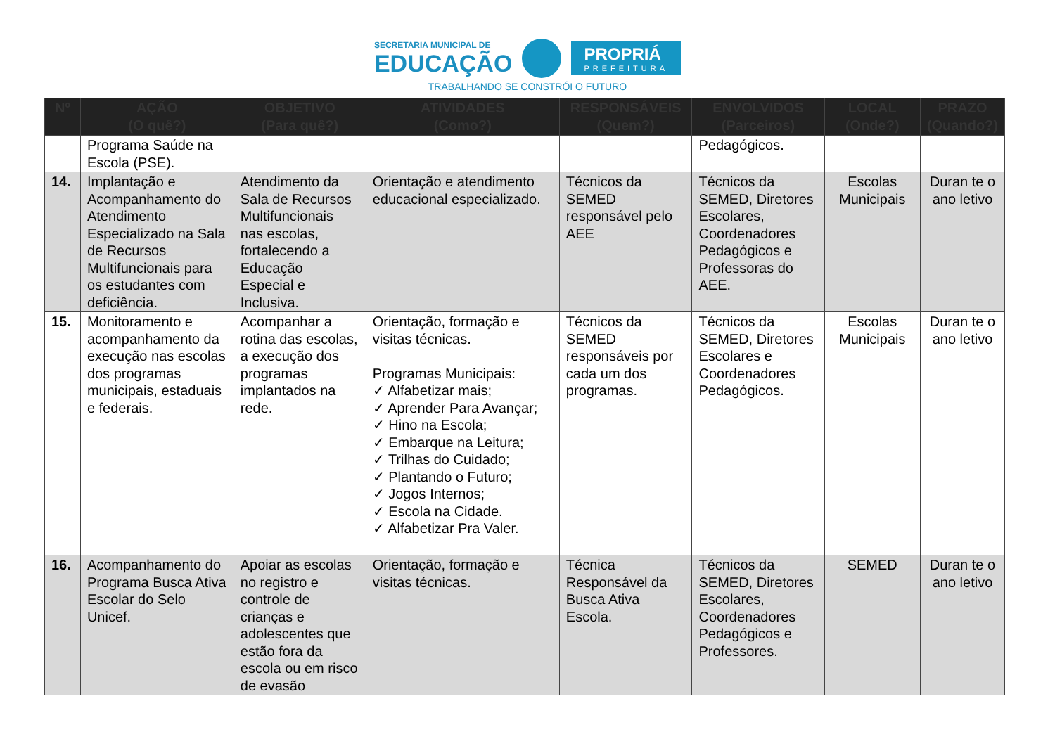SECRETARIA MUNICIPAL DE
EDUCAÇÃO
PROPRIÁ
PREFEITURA
TRABALHANDO SE CONSTRÓI O FUTURO
| Nº | AÇÃO (O quê?) | OBJETIVO (Para quê?) | ATIVIDADES (Como?) | RESPONSÁVEIS (Quem?) | ENVOLVIDOS (Parceiros) | LOCAL (Onde?) | PRAZO (Quando?) |
| --- | --- | --- | --- | --- | --- | --- | --- |
| | Programa Saúde na Escola (PSE). | | | | Pedagógicos. | | |
| 14. | Implantação e Acompanhamento do Atendimento Especializado na Sala de Recursos Multifuncionais para os estudantes com deficiência. | Atendimento da Sala de Recursos Multifuncionais nas escolas, fortalecendo a Educação Especial e Inclusiva. | Orientação e atendimento educacional especializado. | Técnicos da SEMED responsável pelo AEE | Técnicos da SEMED, Diretores Escolares, Coordenadores Pedagógicos e Professoras do AEE. | Escolas Municipais | Duran te o ano letivo |
| 15. | Monitoramento e acompanhamento da execução nas escolas dos programas municipais, estaduais e federais. | Acompanhar a rotina das escolas, a execução dos programas implantados na rede. | Orientação, formação e visitas técnicas. Programas Municipais: ✓ Alfabetizar mais; ✓ Aprender Para Avançar; ✓ Hino na Escola; ✓ Embarque na Leitura; ✓ Trilhas do Cuidado; ✓ Plantando o Futuro; ✓ Jogos Internos; ✓ Escola na Cidade. ✓ Alfabetizar Pra Valer. | Técnicos da SEMED responsáveis por cada um dos programas. | Técnicos da SEMED, Diretores Escolares e Coordenadores Pedagógicos. | Escolas Municipais | Duran te o ano letivo |
| 16. | Acompanhamento do Programa Busca Ativa Escolar do Selo Unicef. | Apoiar as escolas no registro e controle de crianças e adolescentes que estão fora da escola ou em risco de evasão | Orientação, formação e visitas técnicas. | Técnica Responsável da Busca Ativa Escola. | Técnicos da SEMED, Diretores Escolares, Coordenadores Pedagógicos e Professores. | SEMED | Duran te o ano letivo |